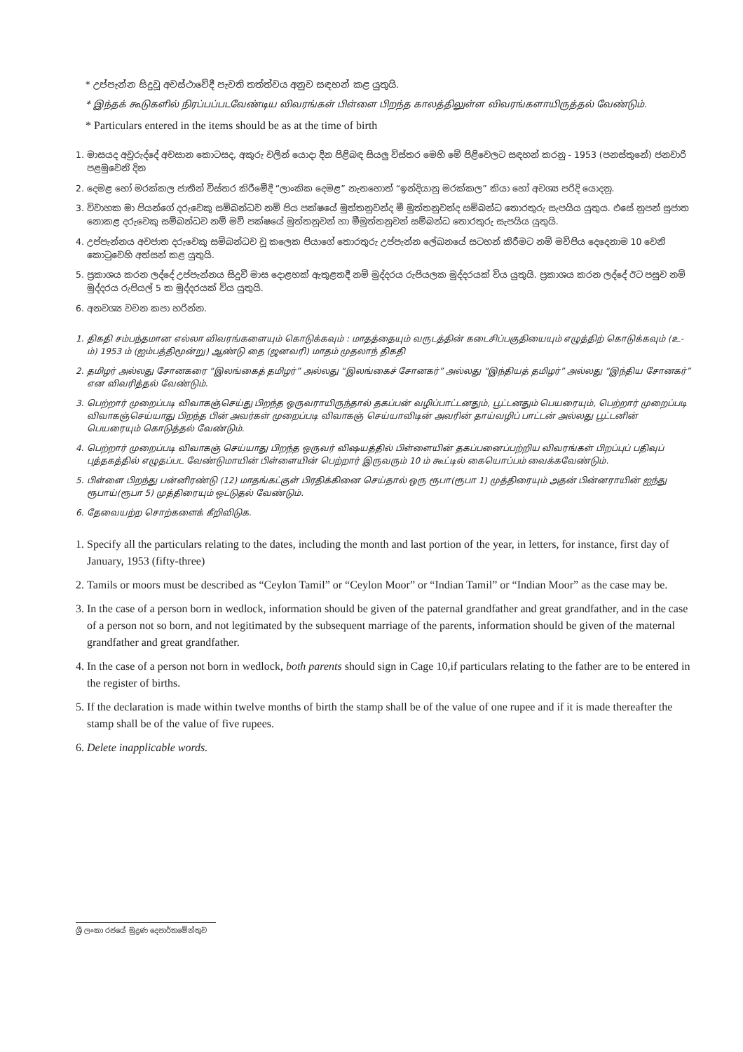* උප්පැන්න සිදුවූ අවස්ථාවේදී පැවති තත්ත්වය අනුව සඳහන් කළ යුතුයි.
* இந்தக் கூடுகளில் நிரப்பப்படவேண்டிய விவரங்கள் பிள்ளை பிறந்த காலத்திலுள்ள விவரங்களாயிருத்தல் வேண்டும்.
* Particulars entered in the items should be as at the time of birth
1. මාසයද අවුරුද්දේ අවසාන කොටසද, අකුරු වලින් යොදා දින පිළිබඳ සියලු විස්තර මෙහි මේ පිළිවෙලට සඳහන් කරනු - 1953 (පනස්තුනේ) ජනවාරි පළමුවෙනි දින
2. දෙමළ හෝ මරක්කල ජාතීන් විස්තර කිරීමේදී “ලාංකික දෙමළ” නැතහොත් “ඉන්දියානු මරක්කල” කියා හෝ අවශ්‍ය පරිදි යොදනු.
3. විවාහක මා පියන්ගේ දරුවෙකු සම්බන්ධව නම් පිය පක්ෂයේ මුත්තනුවන්ද මී මුත්තනුවන්ද සම්බන්ධ තොරතුරු සැපයිය යුතුය. එසේ නුපන් සුජාත නොකළ දරුවෙකු සම්බන්ධව නම් මව් පක්ෂයේ මුත්තනුවන් හා මීමුත්තනුවන් සම්බන්ධ තොරතුරු සැපයිය යුතුයි.
4. උප්පැන්නය අවජාත දරුවෙකු සම්බන්ධව වූ කලෙක පියාගේ තොරතුරු උප්පැන්න ලේඛනයේ සටහන් කිරීමට නම් මව්පිය දෙදෙනාම 10 වෙනි කොටුවෙහි අත්සන් කළ යුතුයි.
5. ප්‍රකාශය කරන ලද්දේ උප්පැන්නය සිදුවී මාස දොළහක් ඇතුළතදී නම් මුද්දරය රුපියලක මුද්දරයක් විය යුතුයි. ප්‍රකාශය කරන ලද්දේ ඊට පසුව නම් මුද්දරය රුපියල් 5 ක මුද්දරයක් විය යුතුයි.
6. අනවශ්‍ය වචන කපා හරින්න.
1. திகதி சம்பந்தமான எல்லா விவரங்களையும் கொடுக்கவும் : மாதத்தையும் வருடத்தின் கடைசிப்பகுதியையும் எழுத்திற் கொடுக்கவும் (உ-ம்) 1953 ம் (ஐம்பத்திமூன்று) ஆண்டு தை (ஜனவரி) மாதம் முதலாந் திகதி
2. தமிழர் அல்லது சோனகரை “இலங்கைத் தமிழர்” அல்லது “இலங்கைச் சோனகர்” அல்லது “இந்தியத் தமிழர்” அல்லது “இந்திய சோனகர்” என விவரித்தல் வேண்டும்.
3. பெற்றார் முறைப்படி விவாகஞ்செய்து பிறந்த ஒருவராயிருந்தால் தகப்பன் வழிப்பாட்டனதும், பூட்டனதும் பெயரையும், பெற்றார் முறைப்படி விவாகஞ்செய்யாது பிறந்த பின் அவர்கள் முறைப்படி விவாகஞ் செய்யாவிடின் அவரின் தாய்வழிப் பாட்டன் அல்லது பூட்டனின் பெயரையும் கொடுத்தல் வேண்டும்.
4. பெற்றார் முறைப்படி விவாகஞ் செய்யாது பிறந்த ஒருவர் விஷயத்தில் பிள்ளையின் தகப்பனைப்பற்றிய விவரங்கள் பிறப்புப் பதிவுப் புத்தகத்தில் எழுதப்பட வேண்டுமாயின் பிள்ளையின் பெற்றார் இருவரும் 10 ம் கூட்டில் கையொப்பம் வைக்கவேண்டும்.
5. பிள்ளை பிறந்து பன்னிரண்டு (12) மாதங்கட்குள் பிரதிக்கினை செய்தால் ஒரு ரூபா(ரூபா 1) முத்திரையும் அதன் பின்னராயின் ஐந்து ரூபாய்(ரூபா 5) முத்திரையும் ஒட்டுதல் வேண்டும்.
6. தேவையற்ற சொற்களைக் கீறிவிடுக.
1. Specify all the particulars relating to the dates, including the month and last portion of the year, in letters, for instance, first day of January, 1953 (fifty-three)
2. Tamils or moors must be described as “Ceylon Tamil” or “Ceylon Moor” or “Indian Tamil” or “Indian Moor” as the case may be.
3. In the case of a person born in wedlock, information should be given of the paternal grandfather and great grandfather, and in the case of a person not so born, and not legitimated by the subsequent marriage of the parents, information should be given of the maternal grandfather and great grandfather.
4. In the case of a person not born in wedlock, both parents should sign in Cage 10,if particulars relating to the father are to be entered in the register of births.
5. If the declaration is made within twelve months of birth the stamp shall be of the value of one rupee and if it is made thereafter the stamp shall be of the value of five rupees.
6. Delete inapplicable words.
ශ්‍රී ලංකා රජයේ මුද්‍රණ දෙපාර්තමේන්තුව